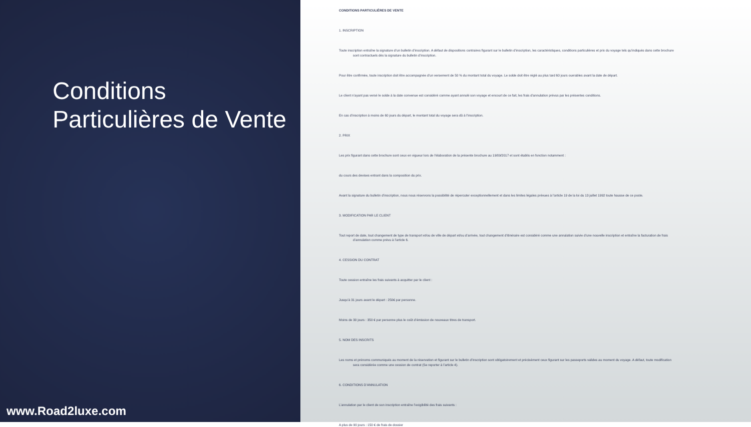Conditions Particulières de Vente
www.Road2luxe.com
CONDITIONS PARTICULIÈRES DE VENTE
1. INSCRIPTION
Toute inscription entraîne la signature d’un bulletin d’inscription. A défaut de dispositions contraires figurant sur le bulletin d’inscription, les caractéristiques, conditions particulières et prix du voyage tels qu’indiqués dans cette brochure
sont contractuels dès la signature du bulletin d’inscription.
Pour être confirmée, toute inscription doit être accompagnée d’un versement de 50 % du montant total du voyage. Le solde doit être réglé au plus tard 60 jours ouvrables avant la date de départ.
Le client n’ayant pas versé le solde à la date convenue est considéré comme ayant annulé son voyage et encourt de ce fait, les frais d’annulation prévus par les présentes conditions.
En cas d’inscription à moins de 60 jours du départ, le montant total du voyage sera dû à l’inscription.
2. PRIX
Les prix figurant dans cette brochure sont ceux en vigueur lors de l’élaboration de la présente brochure au 19/09/2017 et sont établis en fonction notamment :
du cours des devises entrant dans la composition du prix.
Avant la signature du bulletin d’inscription, nous nous réservons la possibilité de répercuter exceptionnellement et dans les limites légales prévues à l’article 19 de la loi du 13 juillet 1992 toute hausse de ce poste.
3. MODIFICATION PAR LE CLIENT
Tout report de date, tout changement de type de transport et/ou de ville de départ et/ou d’arrivée, tout changement d’itinéraire est considéré comme une annulation suivie d’une nouvelle inscription et entraîne la facturation de frais
d’annulation comme prévu à l’article 6.
4. CESSION DU CONTRAT
Toute cession entraîne les frais suivants à acquitter par le client :
Jusqu’à 31 jours avant le départ : 250€ par personne.
Moins de 30 jours : 350 € par personne plus le coût d’émission de nouveaux titres de transport.
5. NOM DES INSCRITS
Les noms et prénoms communiqués au moment de la réservation et figurant sur le bulletin d’inscription sont obligatoirement et précisément ceux figurant sur les passeports valides au moment du voyage. A défaut, toute modification
sera considérée comme une cession de contrat (Se reporter à l’article 4).
6. CONDITIONS D’ANNULATION
L’annulation par le client de son inscription entraîne l’exigibilité des frais suivants :
A plus de 90 jours : 150 € de frais de dossier